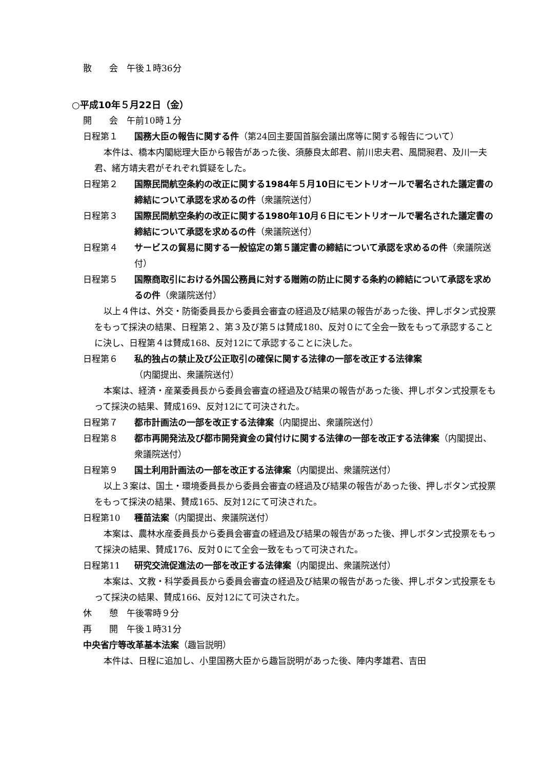散　　会　午後１時36分
○平成10年５月22日（金）
開　　会　午前10時１分
日程第１ 国務大臣の報告に関する件（第24回主要国首脳会議出席等に関する報告について）
本件は、橋本内閣総理大臣から報告があった後、須藤良太郎君、前川忠夫君、風間昶君、及川一夫君、緒方靖夫君がそれぞれ質疑をした。
日程第２ 国際民間航空条約の改正に関する1984年５月10日にモントリオールで署名された議定書の締結について承認を求めるの件（衆議院送付）
日程第３ 国際民間航空条約の改正に関する1980年10月６日にモントリオールで署名された議定書の締結について承認を求めるの件（衆議院送付）
日程第４ サービスの貿易に関する一般協定の第５議定書の締結について承認を求めるの件（衆議院送付）
日程第５ 国際商取引における外国公務員に対する贈賄の防止に関する条約の締結について承認を求めるの件（衆議院送付）
以上４件は、外交・防衛委員長から委員会審査の経過及び結果の報告があった後、押しボタン式投票をもって採決の結果、日程第２、第３及び第５は賛成180、反対０にて全会一致をもって承認することに決し、日程第４は賛成168、反対12にて承認することに決した。
日程第６ 私的独占の禁止及び公正取引の確保に関する法律の一部を改正する法律案
（内閣提出、衆議院送付）
本案は、経済・産業委員長から委員会審査の経過及び結果の報告があった後、押しボタン式投票をもって採決の結果、賛成169、反対12にて可決された。
日程第７ 都市計画法の一部を改正する法律案（内閣提出、衆議院送付）
日程第８ 都市再開発法及び都市開発資金の貸付けに関する法律の一部を改正する法律案（内閣提出、衆議院送付）
日程第９ 国土利用計画法の一部を改正する法律案（内閣提出、衆議院送付）
以上３案は、国土・環境委員長から委員会審査の経過及び結果の報告があった後、押しボタン式投票をもって採決の結果、賛成165、反対12にて可決された。
日程第10 種苗法案（内閣提出、衆議院送付）
本案は、農林水産委員長から委員会審査の経過及び結果の報告があった後、押しボタン式投票をもって採決の結果、賛成176、反対０にて全会一致をもって可決された。
日程第11 研究交流促進法の一部を改正する法律案（内閣提出、衆議院送付）
本案は、文教・科学委員長から委員会審査の経過及び結果の報告があった後、押しボタン式投票をもって採決の結果、賛成166、反対12にて可決された。
休　　憩　午後零時９分
再　　開　午後１時31分
中央省庁等改革基本法案（趣旨説明）
本件は、日程に追加し、小里国務大臣から趣旨説明があった後、陣内孝雄君、吉田